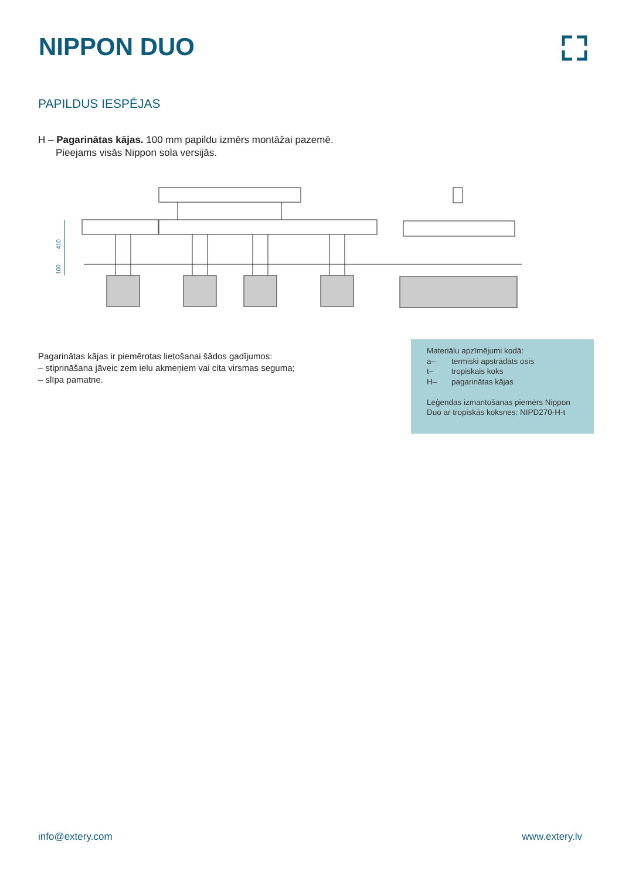NIPPON DUO
PAPILDUS IESPĒJAS
H – Pagarinātas kājas. 100 mm papildu izmērs montāžai pazemē.
Pieejams visās Nippon sola versijās.
410
100
Pagarinātas kājas ir piemērotas lietošanai šādos gadījumos:
– stiprināšana jāveic zem ielu akmeņiem vai cita virsmas seguma;
– slīpa pamatne.
Materiālu apzīmējumi kodā:
a– termiski apstrādāts osis
t– tropiskais koks
H– pagarinātas kājas
Leģendas izmantošanas piemērs Nippon Duo ar tropiskās koksnes: NIPD270-H-t
info@extery.com www.extery.lv